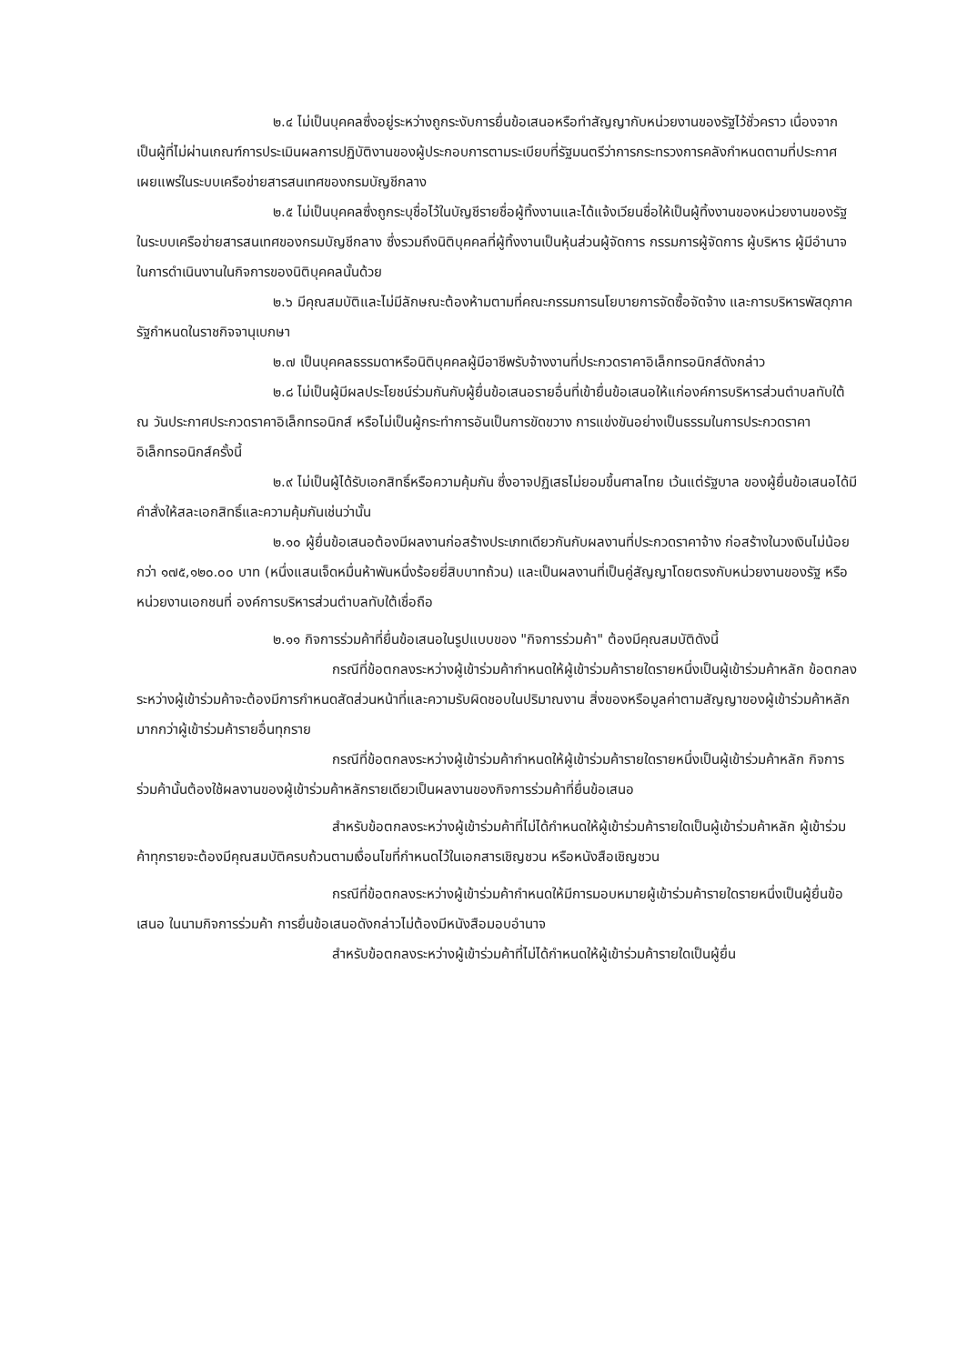๒.๔ ไม่เป็นบุคคลซึ่งอยู่ระหว่างถูกระงับการยื่นข้อเสนอหรือทำสัญญากับหน่วยงานของรัฐไว้ชั่วคราว เนื่องจากเป็นผู้ที่ไม่ผ่านเกณฑ์การประเมินผลการปฏิบัติงานของผู้ประกอบการตามระเบียบที่รัฐมนตรีว่าการกระทรวงการคลังกำหนดตามที่ประกาศเผยแพร่ในระบบเครือข่ายสารสนเทศของกรมบัญชีกลาง
๒.๕ ไม่เป็นบุคคลซึ่งถูกระบุชื่อไว้ในบัญชีรายชื่อผู้ทิ้งงานและได้แจ้งเวียนชื่อให้เป็นผู้ทิ้งงานของหน่วยงานของรัฐในระบบเครือข่ายสารสนเทศของกรมบัญชีกลาง ซึ่งรวมถึงนิติบุคคลที่ผู้ทิ้งงานเป็นหุ้นส่วนผู้จัดการ กรรมการผู้จัดการ ผู้บริหาร ผู้มีอำนาจในการดำเนินงานในกิจการของนิติบุคคลนั้นด้วย
๒.๖ มีคุณสมบัติและไม่มีลักษณะต้องห้ามตามที่คณะกรรมการนโยบายการจัดซื้อจัดจ้าง และการบริหารพัสดุภาครัฐกำหนดในราชกิจจานุเบกษา
๒.๗ เป็นบุคคลธรรมดาหรือนิติบุคคลผู้มีอาชีพรับจ้างงานที่ประกวดราคาอิเล็กทรอนิกส์ดังกล่าว
๒.๘ ไม่เป็นผู้มีผลประโยชน์ร่วมกันกับผู้ยื่นข้อเสนอรายอื่นที่เข้ายื่นข้อเสนอให้แก่องค์การบริหารส่วนตำบลทับใต้ ณ วันประกาศประกวดราคาอิเล็กทรอนิกส์ หรือไม่เป็นผู้กระทำการอันเป็นการขัดขวาง การแข่งขันอย่างเป็นธรรมในการประกวดราคาอิเล็กทรอนิกส์ครั้งนี้
๒.๙ ไม่เป็นผู้ได้รับเอกสิทธิ์หรือความคุ้มกัน ซึ่งอาจปฏิเสธไม่ยอมขึ้นศาลไทย เว้นแต่รัฐบาล ของผู้ยื่นข้อเสนอได้มีคำสั่งให้สละเอกสิทธิ์และความคุ้มกันเช่นว่านั้น
๒.๑๐ ผู้ยื่นข้อเสนอต้องมีผลงานก่อสร้างประเภทเดียวกันกับผลงานที่ประกวดราคาจ้าง ก่อสร้างในวงเงินไม่น้อยกว่า ๑๗๕,๑๒๐.๐๐ บาท (หนึ่งแสนเจ็ดหมื่นห้าพันหนึ่งร้อยยี่สิบบาทถ้วน) และเป็นผลงานที่เป็นคู่สัญญาโดยตรงกับหน่วยงานของรัฐ หรือหน่วยงานเอกชนที่ องค์การบริหารส่วนตำบลทับใต้เชื่อถือ
๒.๑๑ กิจการร่วมค้าที่ยื่นข้อเสนอในรูปแบบของ "กิจการร่วมค้า" ต้องมีคุณสมบัติดังนี้
กรณีที่ข้อตกลงระหว่างผู้เข้าร่วมค้ากำหนดให้ผู้เข้าร่วมค้ารายใดรายหนึ่งเป็นผู้เข้าร่วมค้าหลัก ข้อตกลงระหว่างผู้เข้าร่วมค้าจะต้องมีการกำหนดสัดส่วนหน้าที่และความรับผิดชอบในปริมาณงาน สิ่งของหรือมูลค่าตามสัญญาของผู้เข้าร่วมค้าหลักมากกว่าผู้เข้าร่วมค้ารายอื่นทุกราย
กรณีที่ข้อตกลงระหว่างผู้เข้าร่วมค้ากำหนดให้ผู้เข้าร่วมค้ารายใดรายหนึ่งเป็นผู้เข้าร่วมค้าหลัก กิจการร่วมค้านั้นต้องใช้ผลงานของผู้เข้าร่วมค้าหลักรายเดียวเป็นผลงานของกิจการร่วมค้าที่ยื่นข้อเสนอ
สำหรับข้อตกลงระหว่างผู้เข้าร่วมค้าที่ไม่ได้กำหนดให้ผู้เข้าร่วมค้ารายใดเป็นผู้เข้าร่วมค้าหลัก ผู้เข้าร่วมค้าทุกรายจะต้องมีคุณสมบัติครบถ้วนตามเงื่อนไขที่กำหนดไว้ในเอกสารเชิญชวน หรือหนังสือเชิญชวน
กรณีที่ข้อตกลงระหว่างผู้เข้าร่วมค้ากำหนดให้มีการมอบหมายผู้เข้าร่วมค้ารายใดรายหนึ่งเป็นผู้ยื่นข้อเสนอ ในนามกิจการร่วมค้า การยื่นข้อเสนอดังกล่าวไม่ต้องมีหนังสือมอบอำนาจ
สำหรับข้อตกลงระหว่างผู้เข้าร่วมค้าที่ไม่ได้กำหนดให้ผู้เข้าร่วมค้ารายใดเป็นผู้ยื่น